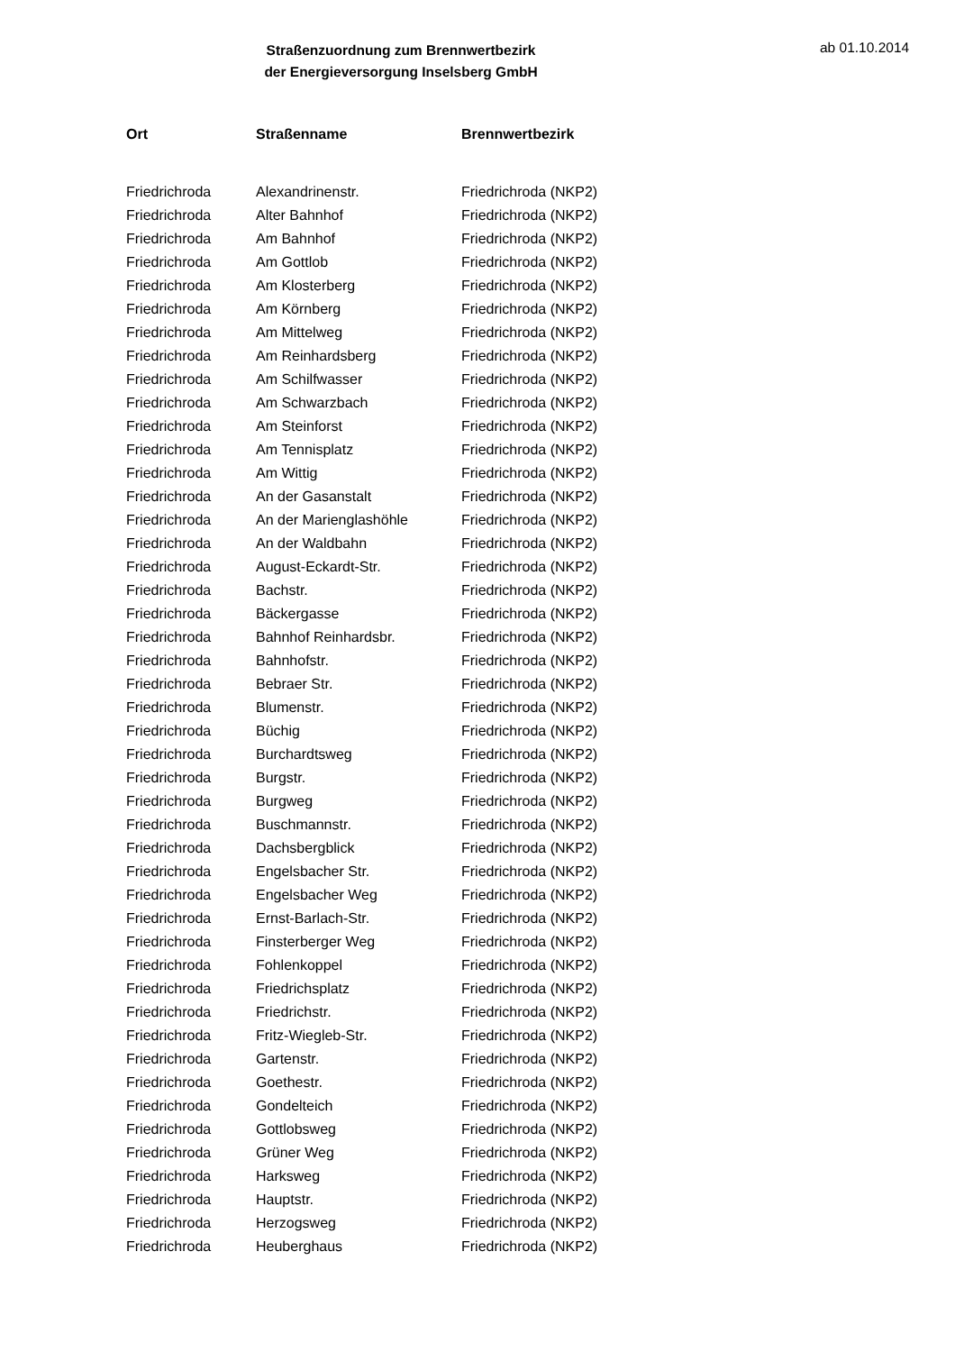Straßenzuordnung zum Brennwertbezirk
der Energieversorgung Inselsberg GmbH
ab 01.10.2014
| Ort | Straßenname | Brennwertbezirk |
| --- | --- | --- |
| Friedrichroda | Alexandrinenstr. | Friedrichroda (NKP2) |
| Friedrichroda | Alter Bahnhof | Friedrichroda (NKP2) |
| Friedrichroda | Am Bahnhof | Friedrichroda (NKP2) |
| Friedrichroda | Am Gottlob | Friedrichroda (NKP2) |
| Friedrichroda | Am Klosterberg | Friedrichroda (NKP2) |
| Friedrichroda | Am Körnberg | Friedrichroda (NKP2) |
| Friedrichroda | Am Mittelweg | Friedrichroda (NKP2) |
| Friedrichroda | Am Reinhardsberg | Friedrichroda (NKP2) |
| Friedrichroda | Am Schilfwasser | Friedrichroda (NKP2) |
| Friedrichroda | Am Schwarzbach | Friedrichroda (NKP2) |
| Friedrichroda | Am Steinforst | Friedrichroda (NKP2) |
| Friedrichroda | Am Tennisplatz | Friedrichroda (NKP2) |
| Friedrichroda | Am Wittig | Friedrichroda (NKP2) |
| Friedrichroda | An der Gasanstalt | Friedrichroda (NKP2) |
| Friedrichroda | An der Marienglashöhle | Friedrichroda (NKP2) |
| Friedrichroda | An der Waldbahn | Friedrichroda (NKP2) |
| Friedrichroda | August-Eckardt-Str. | Friedrichroda (NKP2) |
| Friedrichroda | Bachstr. | Friedrichroda (NKP2) |
| Friedrichroda | Bäckergasse | Friedrichroda (NKP2) |
| Friedrichroda | Bahnhof Reinhardsbr. | Friedrichroda (NKP2) |
| Friedrichroda | Bahnhofstr. | Friedrichroda (NKP2) |
| Friedrichroda | Bebraer Str. | Friedrichroda (NKP2) |
| Friedrichroda | Blumenstr. | Friedrichroda (NKP2) |
| Friedrichroda | Büchig | Friedrichroda (NKP2) |
| Friedrichroda | Burchardtsweg | Friedrichroda (NKP2) |
| Friedrichroda | Burgstr. | Friedrichroda (NKP2) |
| Friedrichroda | Burgweg | Friedrichroda (NKP2) |
| Friedrichroda | Buschmannstr. | Friedrichroda (NKP2) |
| Friedrichroda | Dachsbergblick | Friedrichroda (NKP2) |
| Friedrichroda | Engelsbacher Str. | Friedrichroda (NKP2) |
| Friedrichroda | Engelsbacher Weg | Friedrichroda (NKP2) |
| Friedrichroda | Ernst-Barlach-Str. | Friedrichroda (NKP2) |
| Friedrichroda | Finsterberger Weg | Friedrichroda (NKP2) |
| Friedrichroda | Fohlenkoppel | Friedrichroda (NKP2) |
| Friedrichroda | Friedrichsplatz | Friedrichroda (NKP2) |
| Friedrichroda | Friedrichstr. | Friedrichroda (NKP2) |
| Friedrichroda | Fritz-Wiegleb-Str. | Friedrichroda (NKP2) |
| Friedrichroda | Gartenstr. | Friedrichroda (NKP2) |
| Friedrichroda | Goethestr. | Friedrichroda (NKP2) |
| Friedrichroda | Gondelteich | Friedrichroda (NKP2) |
| Friedrichroda | Gottlobsweg | Friedrichroda (NKP2) |
| Friedrichroda | Grüner Weg | Friedrichroda (NKP2) |
| Friedrichroda | Harksweg | Friedrichroda (NKP2) |
| Friedrichroda | Hauptstr. | Friedrichroda (NKP2) |
| Friedrichroda | Herzogsweg | Friedrichroda (NKP2) |
| Friedrichroda | Heuberghaus | Friedrichroda (NKP2) |